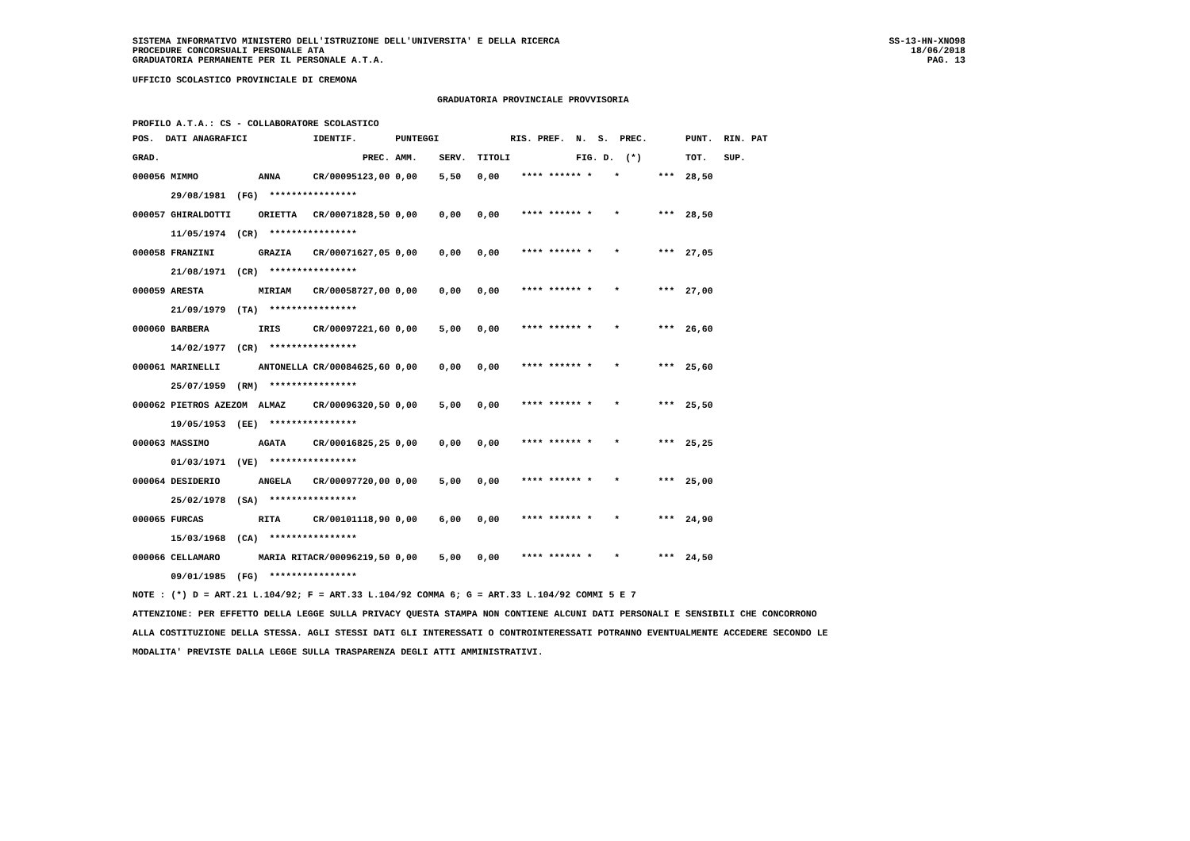SISTEMA INFORMATIVO MINISTERO DELL'ISTRUZIONE DELL'UNIVERSITA' E DELLA RICERCA
PROCEDURE CONCORSUALI PERSONALE ATA
GRADUATORIA PERMANENTE PER IL PERSONALE A.T.A.
SS-13-HN-XNO98
18/06/2018
PAG. 13
UFFICIO SCOLASTICO PROVINCIALE DI CREMONA
GRADUATORIA PROVINCIALE PROVVISORIA
PROFILO A.T.A.: CS - COLLABORATORE SCOLASTICO
| POS. DATI ANAGRAFICI | | IDENTIF. | | PUNTEGGI | | | RIS. PREF. N. S. PREC. | PUNT. RIN. PAT |
| --- | --- | --- | --- | --- | --- | --- | --- | --- |
| GRAD. | | | PREC. | AMM. | SERV. | TITOLI | FIG. D. (*) | TOT. SUP. |
| 000056 MIMMO | ANNA | CR/000951 | 23,00 | 0,00 | 5,50 | 0,00 | **** ****** * * *** | 28,50 |
| 29/08/1981 (FG) **************** | | | | | | | | |
| 000057 GHIRALDOTTI | ORIETTA | CR/000718 | 28,50 | 0,00 | 0,00 | 0,00 | **** ****** * * *** | 28,50 |
| 11/05/1974 (CR) **************** | | | | | | | | |
| 000058 FRANZINI | GRAZIA | CR/000716 | 27,05 | 0,00 | 0,00 | 0,00 | **** ****** * * *** | 27,05 |
| 21/08/1971 (CR) **************** | | | | | | | | |
| 000059 ARESTA | MIRIAM | CR/000587 | 27,00 | 0,00 | 0,00 | 0,00 | **** ****** * * *** | 27,00 |
| 21/09/1979 (TA) **************** | | | | | | | | |
| 000060 BARBERA | IRIS | CR/000972 | 21,60 | 0,00 | 5,00 | 0,00 | **** ****** * * *** | 26,60 |
| 14/02/1977 (CR) **************** | | | | | | | | |
| 000061 MARINELLI | ANTONELLA | CR/000846 | 25,60 | 0,00 | 0,00 | 0,00 | **** ****** * * *** | 25,60 |
| 25/07/1959 (RM) **************** | | | | | | | | |
| 000062 PIETROS AZEZOM | ALMAZ | CR/000963 | 20,50 | 0,00 | 5,00 | 0,00 | **** ****** * * *** | 25,50 |
| 19/05/1953 (EE) **************** | | | | | | | | |
| 000063 MASSIMO | AGATA | CR/000168 | 25,25 | 0,00 | 0,00 | 0,00 | **** ****** * * *** | 25,25 |
| 01/03/1971 (VE) **************** | | | | | | | | |
| 000064 DESIDERIO | ANGELA | CR/000977 | 20,00 | 0,00 | 5,00 | 0,00 | **** ****** * * *** | 25,00 |
| 25/02/1978 (SA) **************** | | | | | | | | |
| 000065 FURCAS | RITA | CR/001011 | 18,90 | 0,00 | 6,00 | 0,00 | **** ****** * * *** | 24,90 |
| 15/03/1968 (CA) **************** | | | | | | | | |
| 000066 CELLAMARO | MARIA RITA | CR/000962 | 19,50 | 0,00 | 5,00 | 0,00 | **** ****** * * *** | 24,50 |
| 09/01/1985 (FG) **************** | | | | | | | | |
NOTE : (*) D = ART.21 L.104/92; F = ART.33 L.104/92 COMMA 6; G = ART.33 L.104/92 COMMI 5 E 7
ATTENZIONE: PER EFFETTO DELLA LEGGE SULLA PRIVACY QUESTA STAMPA NON CONTIENE ALCUNI DATI PERSONALI E SENSIBILI CHE CONCORRONO
ALLA COSTITUZIONE DELLA STESSA. AGLI STESSI DATI GLI INTERESSATI O CONTROINTERESSATI POTRANNO EVENTUALMENTE ACCEDERE SECONDO LE
MODALITA' PREVISTE DALLA LEGGE SULLA TRASPARENZA DEGLI ATTI AMMINISTRATIVI.